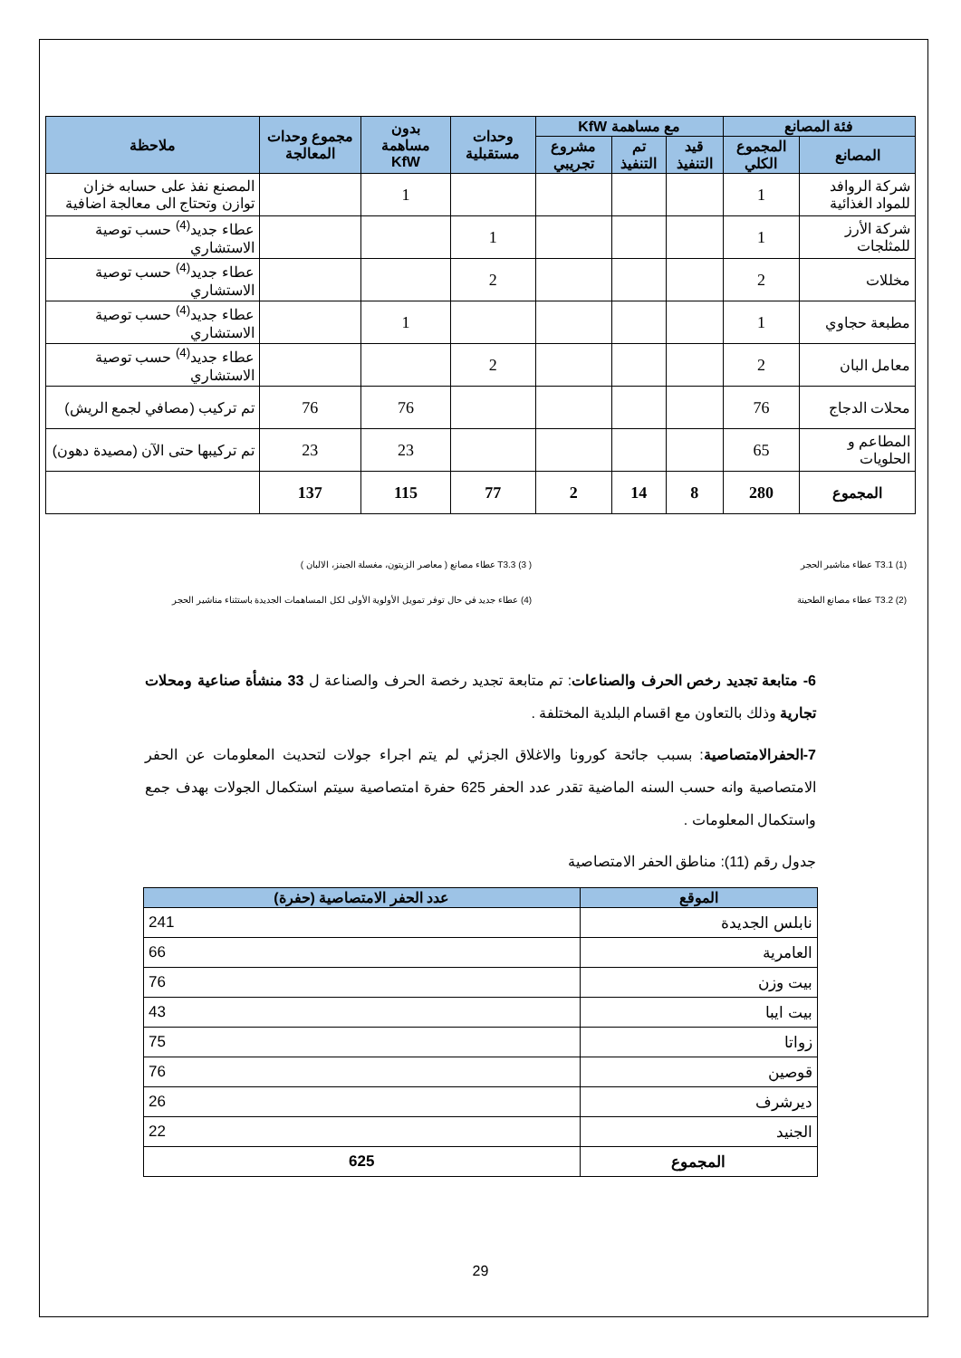| فئة المصانع | | مع مساهمة KfW | | | وحدات مستقبلية | بدون مساهمة KfW | مجموع وحدات المعالجة | ملاحظة |
| --- | --- | --- | --- | --- | --- | --- | --- | --- |
| المصانع | المجموع الكلي | قيد التنفيذ | تم التنفيذ | مشروع تجريبي | | | | |
| شركة الروافد للمواد الغذائية | 1 | | | | | 1 | | المصنع نفذ على حسابه خزان توازن وتحتاج الى معالجة اضافية |
| شركة الأرز للمثلجات | 1 | | | | 1 | | | عطاء جديد<sup>(4)</sup> حسب توصية الاستشاري |
| مخللات | 2 | | | | 2 | | | عطاء جديد<sup>(4)</sup> حسب توصية الاستشاري |
| مطبعة حجاوي | 1 | | | | | 1 | | عطاء جديد<sup>(4)</sup> حسب توصية الاستشاري |
| معامل البان | 2 | | | | 2 | | | عطاء جديد<sup>(4)</sup> حسب توصية الاستشاري |
| محلات الدجاج | 76 | | | | | 76 | 76 | تم تركيب (مصافي لجمع الريش) |
| المطاعم و الحلويات | 65 | | | | | 23 | 23 | تم تركيبها حتى الآن (مصيدة دهون) |
| المجموع | 280 | 8 | 14 | 2 | 77 | 115 | 137 | |
(1) T3.1 عطاء مناشير الحجر
(2) T3.2 عطاء مصانع الطحينة
( 3) T3.3 عطاء مصانع ( معاصر الزيتون، مغسلة الجينز، الالبان )
(4) عطاء جديد في حال توفر تمويل الأولوية الأولى لكل المساهمات الجديدة باستثناء مناشير الحجر
6- متابعة تجديد رخص الحرف والصناعات: تم متابعة تجديد رخصة الحرف والصناعة ل 33 منشأة صناعية ومحلات تجارية وذلك بالتعاون مع اقسام البلدية المختلفة .
7-الحفرالامتصاصية: بسبب جائحة كورونا والاغلاق الجزئي لم يتم اجراء جولات لتحديث المعلومات عن الحفر الامتصاصية وانه حسب السنه الماضية تقدر عدد الحفر 625 حفرة امتصاصية سيتم استكمال الجولات بهدف جمع واستكمال المعلومات .
جدول رقم (11): مناطق الحفر الامتصاصية
| الموقع | عدد الحفر الامتصاصية (حفرة) |
| --- | --- |
| نابلس الجديدة | 241 |
| العامرية | 66 |
| بيت وزن | 76 |
| بيت ايبا | 43 |
| زواتا | 75 |
| قوصين | 76 |
| ديرشرف | 26 |
| الجنيد | 22 |
| المجموع | 625 |
29